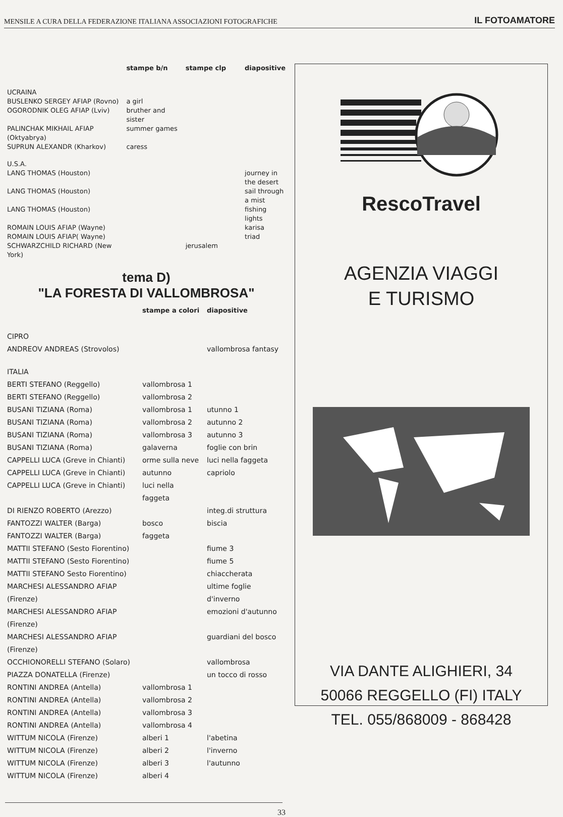MENSILE A CURA DELLA FEDERAZIONE ITALIANA ASSOCIAZIONI FOTOGRAFICHE IL FOTOAMATORE
| | stampe b/n | stampe clp | diapositive |
| --- | --- | --- | --- |
| UCRAINA | | | |
| BUSLENKO SERGEY AFIAP (Rovno) | a girl | | |
| OGORODNIK OLEG AFIAP (Lviv) | bruther and sister | | |
| PALINCHAK MIKHAIL AFIAP (Oktyabrya) | summer games | | |
| SUPRUN ALEXANDR (Kharkov) | caress | | |
| U.S.A. | | | |
| LANG THOMAS (Houston) | | | journey in the desert |
| LANG THOMAS (Houston) | | | sail through a mist |
| LANG THOMAS (Houston) | | | fishing lights |
| ROMAIN LOUIS AFIAP (Wayne) | | | karisa |
| ROMAIN LOUIS AFIAP( Wayne) | | | triad |
| SCHWARZCHILD RICHARD (New York) | | jerusalem | |
tema D)
"LA FORESTA DI VALLOMBROSA"
| | stampe a colori | diapositive |
| --- | --- | --- |
| CIPRO | | |
| ANDREOV ANDREAS (Strovolos) | | vallombrosa fantasy |
| ITALIA | | |
| BERTI STEFANO (Reggello) | vallombrosa 1 | |
| BERTI STEFANO (Reggello) | vallombrosa 2 | |
| BUSANI TIZIANA (Roma) | vallombrosa 1 | utunno 1 |
| BUSANI TIZIANA (Roma) | vallombrosa 2 | autunno 2 |
| BUSANI TIZIANA (Roma) | vallombrosa 3 | autunno 3 |
| BUSANI TIZIANA (Roma) | galaverna | foglie con brin |
| CAPPELLI LUCA (Greve in Chianti) | orme sulla neve | luci nella faggeta |
| CAPPELLI LUCA (Greve in Chianti) | autunno | capriolo |
| CAPPELLI LUCA (Greve in Chianti) | luci nella faggeta | |
| DI RIENZO ROBERTO (Arezzo) | | integ.di struttura |
| FANTOZZI WALTER (Barga) | bosco | biscia |
| FANTOZZI WALTER (Barga) | faggeta | |
| MATTII STEFANO (Sesto Fiorentino) | | fiume 3 |
| MATTII STEFANO (Sesto Fiorentino) | | fiume 5 |
| MATTII STEFANO Sesto Fiorentino) | | chiaccherata |
| MARCHESI ALESSANDRO AFIAP (Firenze) | | ultime foglie d'inverno |
| MARCHESI ALESSANDRO AFIAP (Firenze) | | emozioni d'autunno |
| MARCHESI ALESSANDRO AFIAP (Firenze) | | guardiani del bosco |
| OCCHIONORELLI STEFANO (Solaro) | | vallombrosa |
| PIAZZA DONATELLA (Firenze) | | un tocco di rosso |
| RONTINI ANDREA (Antella) | vallombrosa 1 | |
| RONTINI ANDREA (Antella) | vallombrosa 2 | |
| RONTINI ANDREA (Antella) | vallombrosa 3 | |
| RONTINI ANDREA (Antella) | vallombrosa 4 | |
| WITTUM NICOLA (Firenze) | alberi 1 | l'abetina |
| WITTUM NICOLA (Firenze) | alberi 2 | l'inverno |
| WITTUM NICOLA (Firenze) | alberi 3 | l'autunno |
| WITTUM NICOLA (Firenze) | alberi 4 | |
RescoTravel
AGENZIA VIAGGI
E TURISMO
VIA DANTE ALIGHIERI, 34
50066 REGGELLO (FI) ITALY
TEL. 055/868009 - 868428
33